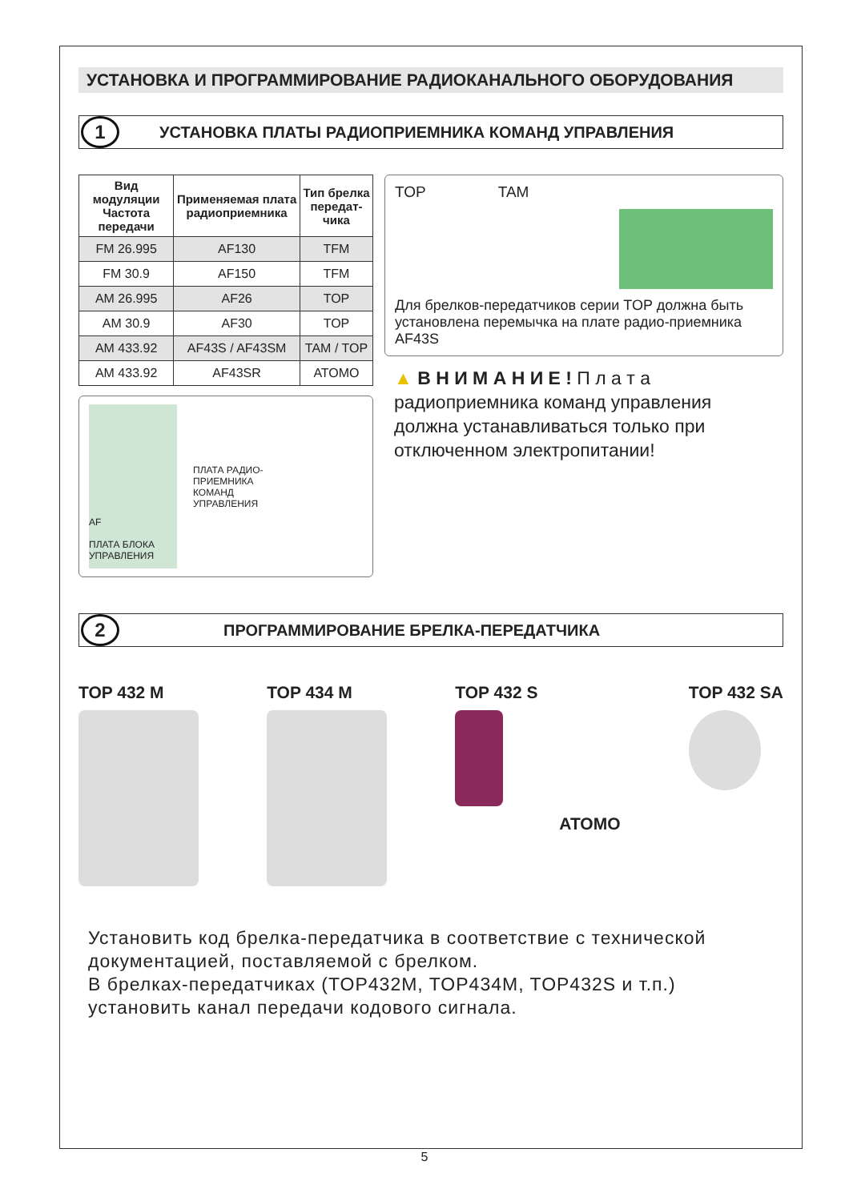УСТАНОВКА И ПРОГРАММИРОВАНИЕ РАДИОКАНАЛЬНОГО ОБОРУДОВАНИЯ
1 УСТАНОВКА ПЛАТЫ РАДИОПРИЕМНИКА КОМАНД УПРАВЛЕНИЯ
| Вид модуляции Частота передачи | Применяемая плата радиоприемника | Тип брелка передат-чика |
| --- | --- | --- |
| FM 26.995 | AF130 | TFM |
| FM 30.9 | AF150 | TFM |
| AM 26.995 | AF26 | TOP |
| AM 30.9 | AF30 | TOP |
| AM 433.92 | AF43S / AF43SM | TAM / TOP |
| AM 433.92 | AF43SR | ATOMO |
AF
ПЛАТА БЛОКА УПРАВЛЕНИЯ
ПЛАТА РАДИО-
ПРИЕМНИКА
КОМАНД
УПРАВЛЕНИЯ
TOP TAM
Для брелков-передатчиков серии TOP должна быть установлена перемычка на плате радио-приемника AF43S
▲ В Н И М А Н И Е ! П л а т а радиоприемника команд управления должна устанавливаться только при отключенном электропитании!
2 ПРОГРАММИРОВАНИЕ БРЕЛКА-ПЕРЕДАТЧИКА
TOP 432 M TOP 434 M TOP 432 S
ATOMO
TOP 432 SA
Установить код брелка-передатчика в соответствие с технической документацией, поставляемой с брелком.
В брелках-передатчиках (TOP432M, TOP434M, TOP432S и т.п.) установить канал передачи кодового сигнала.
5